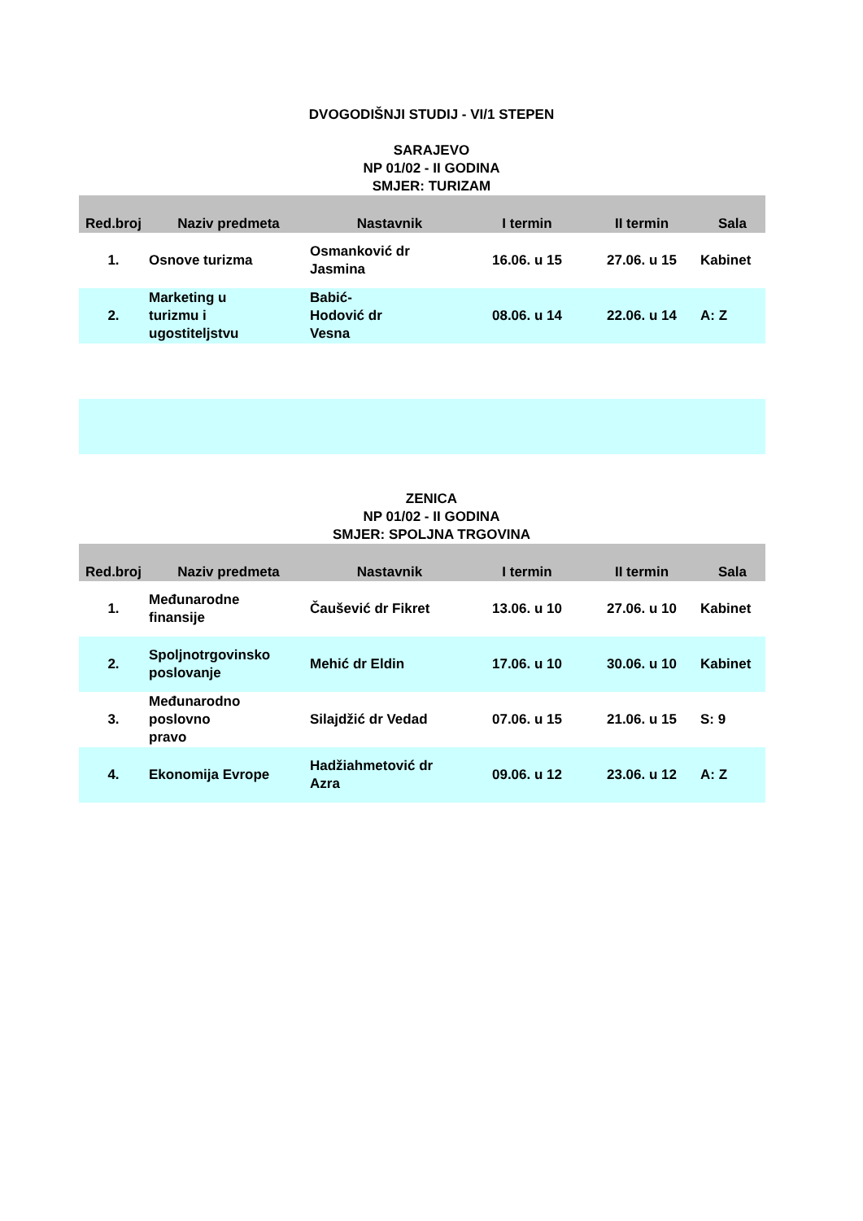DVOGODIŠNJI STUDIJ - VI/1 STEPEN
SARAJEVO
NP 01/02 - II GODINA
SMJER: TURIZAM
| Red.broj | Naziv predmeta | Nastavnik | I termin | II termin | Sala |
| --- | --- | --- | --- | --- | --- |
| 1. | Osnove turizma | Osmanković dr Jasmina | 16.06. u 15 | 27.06. u 15 | Kabinet |
| 2. | Marketing u turizmu i ugostiteljstvu | Babić- Hodović dr Vesna | 08.06. u 14 | 22.06. u 14 | A: Z |
ZENICA
NP 01/02 - II GODINA
SMJER: SPOLJNA TRGOVINA
| Red.broj | Naziv predmeta | Nastavnik | I termin | II termin | Sala |
| --- | --- | --- | --- | --- | --- |
| 1. | Međunarodne finansije | Čaušević dr Fikret | 13.06. u 10 | 27.06. u 10 | Kabinet |
| 2. | Spoljnotrgovinsko poslovanje | Mehić dr Eldin | 17.06. u 10 | 30.06. u 10 | Kabinet |
| 3. | Međunarodno poslovno pravo | Silajdžić dr Vedad | 07.06. u 15 | 21.06. u 15 | S: 9 |
| 4. | Ekonomija Evrope | Hadžiahmetović dr Azra | 09.06. u 12 | 23.06. u 12 | A: Z |